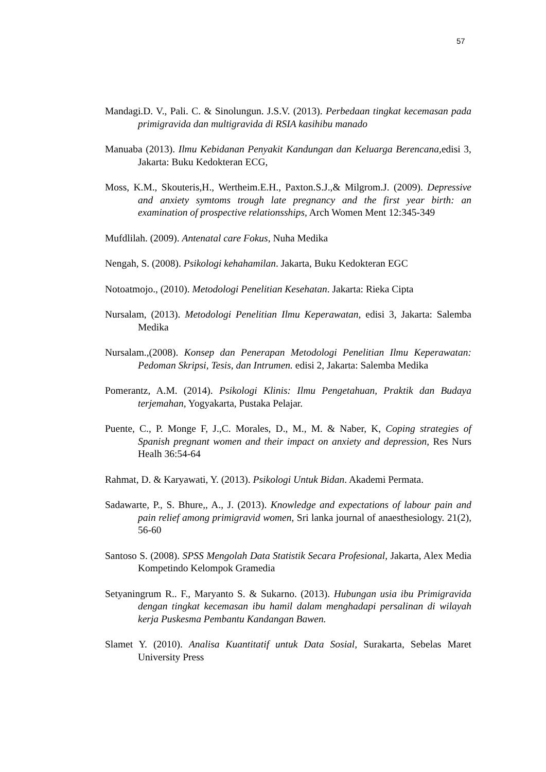57
Mandagi.D. V., Pali. C. & Sinolungun. J.S.V. (2013). Perbedaan tingkat kecemasan pada primigravida dan multigravida di RSIA kasihibu manado
Manuaba (2013). Ilmu Kebidanan Penyakit Kandungan dan Keluarga Berencana, edisi 3, Jakarta: Buku Kedokteran ECG,
Moss, K.M., Skouteris,H., Wertheim.E.H., Paxton.S.J.,& Milgrom.J. (2009). Depressive and anxiety symtoms trough late pregnancy and the first year birth: an examination of prospective relationsships, Arch Women Ment 12:345-349
Mufdlilah. (2009). Antenatal care Fokus, Nuha Medika
Nengah, S. (2008). Psikologi kehahamilan. Jakarta, Buku Kedokteran EGC
Notoatmojo., (2010). Metodologi Penelitian Kesehatan. Jakarta: Rieka Cipta
Nursalam, (2013). Metodologi Penelitian Ilmu Keperawatan, edisi 3, Jakarta: Salemba Medika
Nursalam.,(2008). Konsep dan Penerapan Metodologi Penelitian Ilmu Keperawatan: Pedoman Skripsi, Tesis, dan Intrumen. edisi 2, Jakarta: Salemba Medika
Pomerantz, A.M. (2014). Psikologi Klinis: Ilmu Pengetahuan, Praktik dan Budaya terjemahan, Yogyakarta, Pustaka Pelajar.
Puente, C., P. Monge F, J.,C. Morales, D., M., M. & Naber, K, Coping strategies of Spanish pregnant women and their impact on anxiety and depression, Res Nurs Healh 36:54-64
Rahmat, D. & Karyawati, Y. (2013). Psikologi Untuk Bidan. Akademi Permata.
Sadawarte, P., S. Bhure,, A., J. (2013). Knowledge and expectations of labour pain and pain relief among primigravid women, Sri lanka journal of anaesthesiology. 21(2), 56-60
Santoso S. (2008). SPSS Mengolah Data Statistik Secara Profesional, Jakarta, Alex Media Kompetindo Kelompok Gramedia
Setyaningrum R.. F., Maryanto S. & Sukarno. (2013). Hubungan usia ibu Primigravida dengan tingkat kecemasan ibu hamil dalam menghadapi persalinan di wilayah kerja Puskesma Pembantu Kandangan Bawen.
Slamet Y. (2010). Analisa Kuantitatif untuk Data Sosial, Surakarta, Sebelas Maret University Press